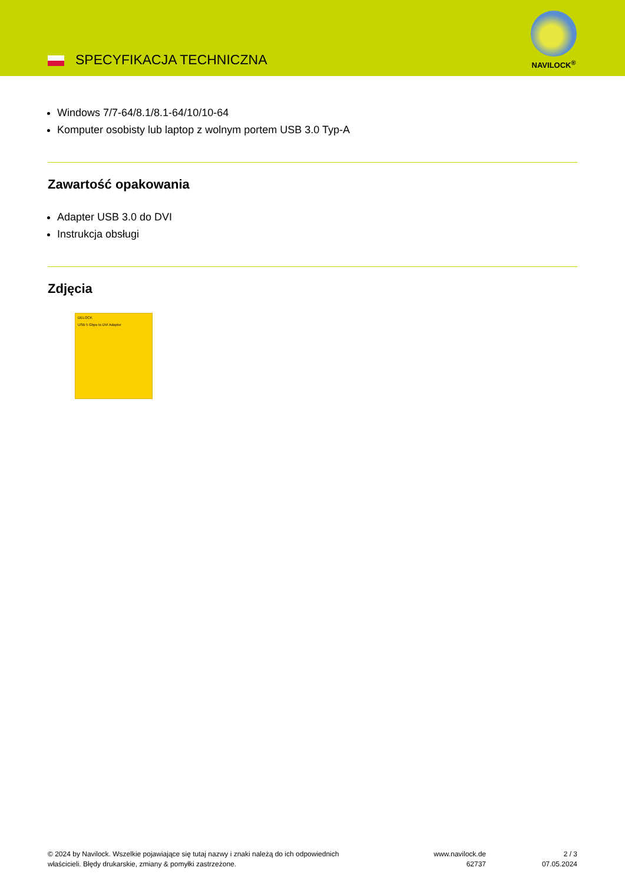SPECYFIKACJA TECHNICZNA
NAVILOCK<sup>®</sup>
Windows 7/7-64/8.1/8.1-64/10/10-64
Komputer osobisty lub laptop z wolnym portem USB 3.0 Typ-A
Zawartość opakowania
Adapter USB 3.0 do DVI
Instrukcja obsługi
Zdjęcia
DELOCK
USB 5 Gbps to DVI Adapter
© 2024 by Navilock. Wszelkie pojawiające się tutaj nazwy i znaki należą do ich odpowiednich
właścicieli. Błędy drukarskie, zmiany & pomyłki zastrzeżone.
www.navilock.de
62737
2 / 3
07.05.2024